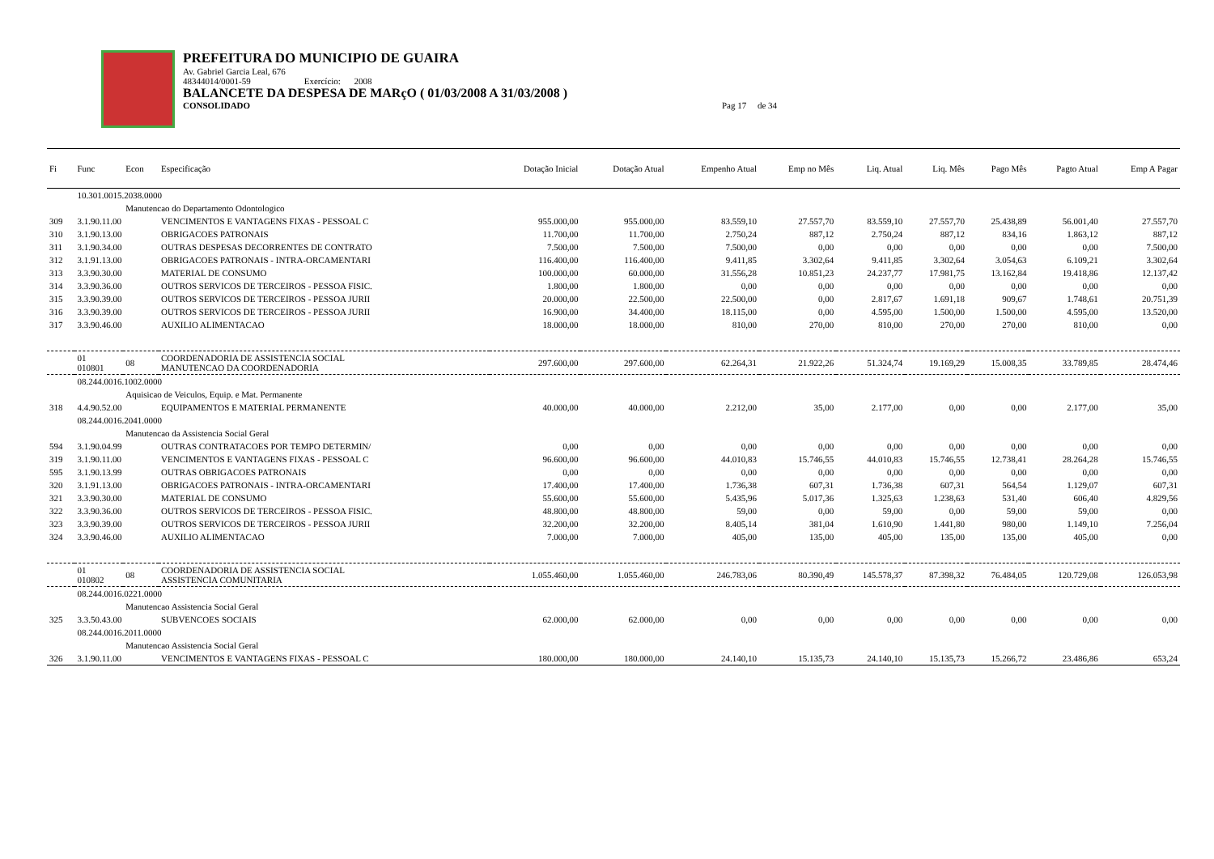PREFEITURA DO MUNICIPIO DE GUAIRA
Av. Gabriel Garcia Leal, 676
48344014/0001-59 Exercício: 2008
BALANCETE DA DESPESA DE MARçO ( 01/03/2008 A 31/03/2008 )
CONSOLIDADO Pag 17 de 34
| Fi | Func | Econ | Especificação | Dotação Inicial | Dotação Atual | Empenho Atual | Emp no Mês | Liq. Atual | Liq. Mês | Pago Mês | Pagto Atual | Emp A Pagar |
| --- | --- | --- | --- | --- | --- | --- | --- | --- | --- | --- | --- | --- |
| | 10.301.0015.2038.0000 | | | | | | | | | | | |
| | | Manutencao do Departamento Odontologico | | | | | | | | | | |
| 309 | 3.1.90.11.00 | | VENCIMENTOS E VANTAGENS FIXAS - PESSOAL C | 955.000,00 | 955.000,00 | 83.559,10 | 27.557,70 | 83.559,10 | 27.557,70 | 25.438,89 | 56.001,40 | 27.557,70 |
| 310 | 3.1.90.13.00 | | OBRIGACOES PATRONAIS | 11.700,00 | 11.700,00 | 2.750,24 | 887,12 | 2.750,24 | 887,12 | 834,16 | 1.863,12 | 887,12 |
| 311 | 3.1.90.34.00 | | OUTRAS DESPESAS DECORRENTES DE CONTRATO | 7.500,00 | 7.500,00 | 7.500,00 | 0,00 | 0,00 | 0,00 | 0,00 | 0,00 | 7.500,00 |
| 312 | 3.1.91.13.00 | | OBRIGACOES PATRONAIS - INTRA-ORCAMENTARI | 116.400,00 | 116.400,00 | 9.411,85 | 3.302,64 | 9.411,85 | 3.302,64 | 3.054,63 | 6.109,21 | 3.302,64 |
| 313 | 3.3.90.30.00 | | MATERIAL DE CONSUMO | 100.000,00 | 60.000,00 | 31.556,28 | 10.851,23 | 24.237,77 | 17.981,75 | 13.162,84 | 19.418,86 | 12.137,42 |
| 314 | 3.3.90.36.00 | | OUTROS SERVICOS DE TERCEIROS - PESSOA FISIC. | 1.800,00 | 1.800,00 | 0,00 | 0,00 | 0,00 | 0,00 | 0,00 | 0,00 | 0,00 |
| 315 | 3.3.90.39.00 | | OUTROS SERVICOS DE TERCEIROS - PESSOA JURII | 20.000,00 | 22.500,00 | 22.500,00 | 0,00 | 2.817,67 | 1.691,18 | 909,67 | 1.748,61 | 20.751,39 |
| 316 | 3.3.90.39.00 | | OUTROS SERVICOS DE TERCEIROS - PESSOA JURII | 16.900,00 | 34.400,00 | 18.115,00 | 0,00 | 4.595,00 | 1.500,00 | 1.500,00 | 4.595,00 | 13.520,00 |
| 317 | 3.3.90.46.00 | | AUXILIO ALIMENTACAO | 18.000,00 | 18.000,00 | 810,00 | 270,00 | 810,00 | 270,00 | 270,00 | 810,00 | 0,00 |
| | 01 010801 | 08 | COORDENADORIA DE ASSISTENCIA SOCIAL MANUTENCAO DA COORDENADORIA | 297.600,00 | 297.600,00 | 62.264,31 | 21.922,26 | 51.324,74 | 19.169,29 | 15.008,35 | 33.789,85 | 28.474,46 |
| | 08.244.0016.1002.0000 | | | | | | | | | | | |
| | | Aquisicao de Veiculos, Equip. e Mat. Permanente | | | | | | | | | | |
| 318 | 4.4.90.52.00 | | EQUIPAMENTOS E MATERIAL PERMANENTE | 40.000,00 | 40.000,00 | 2.212,00 | 35,00 | 2.177,00 | 0,00 | 0,00 | 2.177,00 | 35,00 |
| | 08.244.0016.2041.0000 | | | | | | | | | | | |
| | | Manutencao da Assistencia Social Geral | | | | | | | | | | |
| 594 | 3.1.90.04.99 | | OUTRAS CONTRATACOES POR TEMPO DETERMIN/ | 0,00 | 0,00 | 0,00 | 0,00 | 0,00 | 0,00 | 0,00 | 0,00 | 0,00 |
| 319 | 3.1.90.11.00 | | VENCIMENTOS E VANTAGENS FIXAS - PESSOAL C | 96.600,00 | 96.600,00 | 44.010,83 | 15.746,55 | 44.010,83 | 15.746,55 | 12.738,41 | 28.264,28 | 15.746,55 |
| 595 | 3.1.90.13.99 | | OUTRAS OBRIGACOES PATRONAIS | 0,00 | 0,00 | 0,00 | 0,00 | 0,00 | 0,00 | 0,00 | 0,00 | 0,00 |
| 320 | 3.1.91.13.00 | | OBRIGACOES PATRONAIS - INTRA-ORCAMENTARI | 17.400,00 | 17.400,00 | 1.736,38 | 607,31 | 1.736,38 | 607,31 | 564,54 | 1.129,07 | 607,31 |
| 321 | 3.3.90.30.00 | | MATERIAL DE CONSUMO | 55.600,00 | 55.600,00 | 5.435,96 | 5.017,36 | 1.325,63 | 1.238,63 | 531,40 | 606,40 | 4.829,56 |
| 322 | 3.3.90.36.00 | | OUTROS SERVICOS DE TERCEIROS - PESSOA FISIC. | 48.800,00 | 48.800,00 | 59,00 | 0,00 | 59,00 | 0,00 | 59,00 | 59,00 | 0,00 |
| 323 | 3.3.90.39.00 | | OUTROS SERVICOS DE TERCEIROS - PESSOA JURII | 32.200,00 | 32.200,00 | 8.405,14 | 381,04 | 1.610,90 | 1.441,80 | 980,00 | 1.149,10 | 7.256,04 |
| 324 | 3.3.90.46.00 | | AUXILIO ALIMENTACAO | 7.000,00 | 7.000,00 | 405,00 | 135,00 | 405,00 | 135,00 | 135,00 | 405,00 | 0,00 |
| | 01 010802 | 08 | COORDENADORIA DE ASSISTENCIA SOCIAL ASSISTENCIA COMUNITARIA | 1.055.460,00 | 1.055.460,00 | 246.783,06 | 80.390,49 | 145.578,37 | 87.398,32 | 76.484,05 | 120.729,08 | 126.053,98 |
| | 08.244.0016.0221.0000 | | | | | | | | | | | |
| | | Manutencao Assistencia Social Geral | | | | | | | | | | |
| 325 | 3.3.50.43.00 | | SUBVENCOES SOCIAIS | 62.000,00 | 62.000,00 | 0,00 | 0,00 | 0,00 | 0,00 | 0,00 | 0,00 | 0,00 |
| | 08.244.0016.2011.0000 | | | | | | | | | | | |
| | | Manutencao Assistencia Social Geral | | | | | | | | | | |
| 326 | 3.1.90.11.00 | | VENCIMENTOS E VANTAGENS FIXAS - PESSOAL C | 180.000,00 | 180.000,00 | 24.140,10 | 15.135,73 | 24.140,10 | 15.135,73 | 15.266,72 | 23.486,86 | 653,24 |